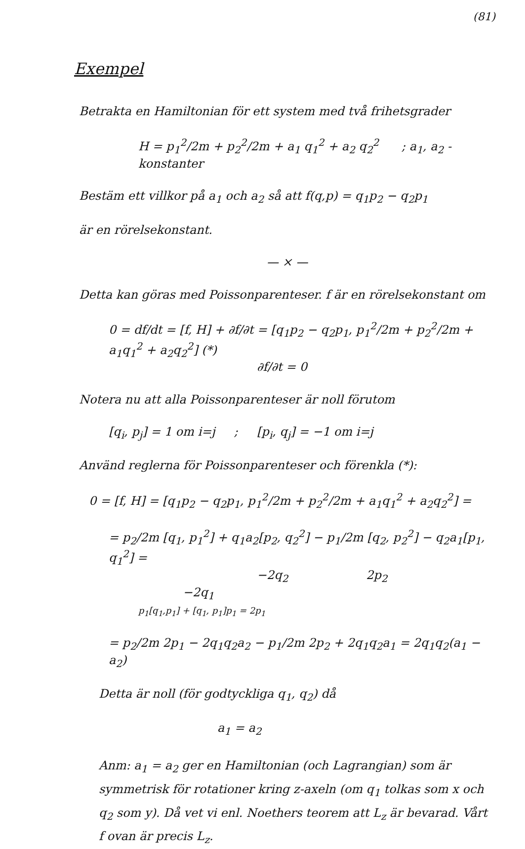(81)
Exempel
Betrakta en Hamiltonian för ett system med två frihetsgrader
H = p<sub>1</sub><sup>2</sup>/2m + p<sub>2</sub><sup>2</sup>/2m + a<sub>1</sub> q<sub>1</sub><sup>2</sup> + a<sub>2</sub> q<sub>2</sub><sup>2</sup> ; a<sub>1</sub>, a<sub>2</sub> - konstanter
Bestäm ett villkor på a<sub>1</sub> och a<sub>2</sub> så att f(q,p) = q<sub>1</sub>p<sub>2</sub> − q<sub>2</sub>p<sub>1</sub>
är en rörelsekonstant.
— × —
Detta kan göras med Poissonparenteser. f är en rörelsekonstant om
0 = df/dt = [f, H] + ∂f/∂t = [q<sub>1</sub>p<sub>2</sub> − q<sub>2</sub>p<sub>1</sub>, p<sub>1</sub><sup>2</sup>/2m + p<sub>2</sub><sup>2</sup>/2m + a<sub>1</sub>q<sub>1</sub><sup>2</sup> + a<sub>2</sub>q<sub>2</sub><sup>2</sup>] (*)
∂f/∂t = 0
Notera nu att alla Poissonparenteser är noll förutom
[q<sub>i</sub>, p<sub>j</sub>] = 1 om i=j ; [p<sub>i</sub>, q<sub>j</sub>] = −1 om i=j
Använd reglerna för Poissonparenteser och förenkla (*):
0 = [f, H] = [q<sub>1</sub>p<sub>2</sub> − q<sub>2</sub>p<sub>1</sub>, p<sub>1</sub><sup>2</sup>/2m + p<sub>2</sub><sup>2</sup>/2m + a<sub>1</sub>q<sub>1</sub><sup>2</sup> + a<sub>2</sub>q<sub>2</sub><sup>2</sup>] =
= p<sub>2</sub>/2m [q<sub>1</sub>, p<sub>1</sub><sup>2</sup>] + q<sub>1</sub>a<sub>2</sub>[p<sub>2</sub>, q<sub>2</sub><sup>2</sup>] − p<sub>1</sub>/2m [q<sub>2</sub>, p<sub>2</sub><sup>2</sup>] − q<sub>2</sub>a<sub>1</sub>[p<sub>1</sub>, q<sub>1</sub><sup>2</sup>] =
−2q<sub>2</sub> 2p<sub>2</sub> −2q<sub>1</sub>
p<sub>1</sub>[q<sub>1</sub>,p<sub>1</sub>] + [q<sub>1</sub>, p<sub>1</sub>]p<sub>1</sub> = 2p<sub>1</sub>
= p<sub>2</sub>/2m 2p<sub>1</sub> − 2q<sub>1</sub>q<sub>2</sub>a<sub>2</sub> − p<sub>1</sub>/2m 2p<sub>2</sub> + 2q<sub>1</sub>q<sub>2</sub>a<sub>1</sub> = 2q<sub>1</sub>q<sub>2</sub>(a<sub>1</sub> − a<sub>2</sub>)
Detta är noll (för godtyckliga q<sub>1</sub>, q<sub>2</sub>) då
a<sub>1</sub> = a<sub>2</sub>
Anm: a<sub>1</sub> = a<sub>2</sub> ger en Hamiltonian (och Lagrangian) som är symmetrisk för rotationer kring z-axeln (om q<sub>1</sub> tolkas som x och q<sub>2</sub> som y). Då vet vi enl. Noethers teorem att L<sub>z</sub> är bevarad. Vårt f ovan är precis L<sub>z</sub>.